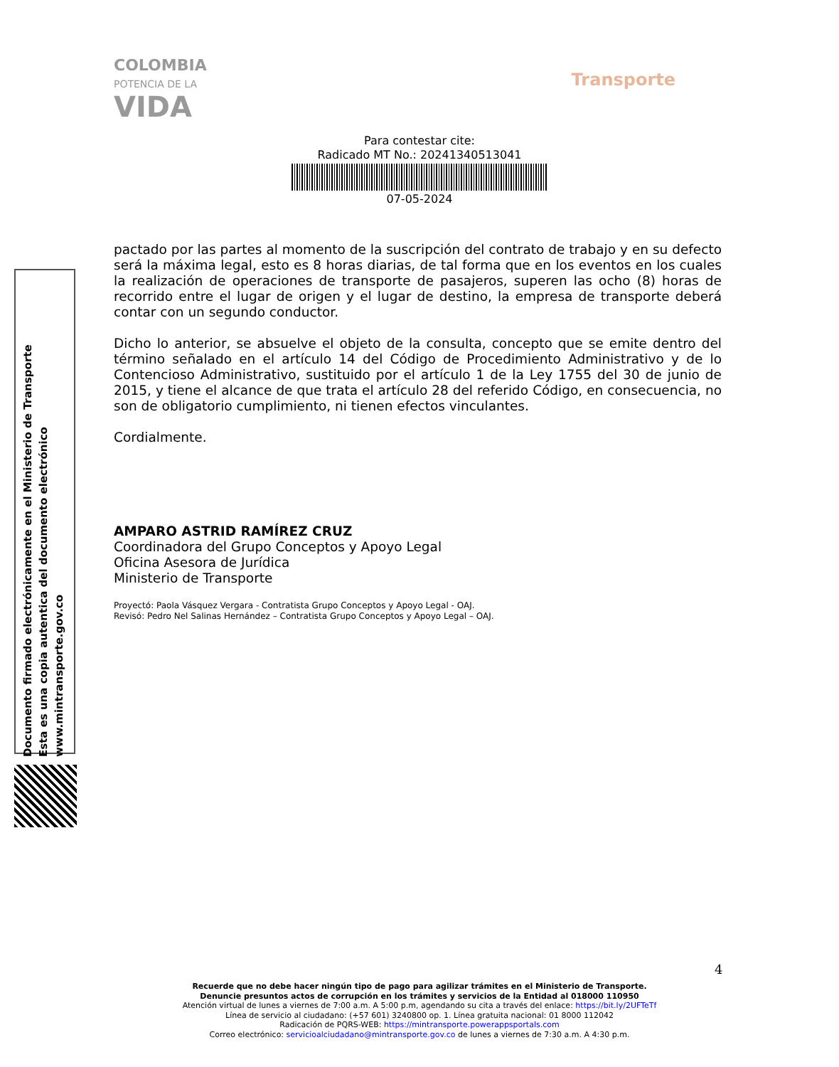COLOMBIA
POTENCIA DE LA
VIDA
Transporte
Para contestar cite:
Radicado MT No.: 20241340513041
07-05-2024
Documento firmado electrónicamente en el Ministerio de Transporte
Esta es una copia autentica del documento electrónico
www.mintransporte.gov.co
pactado por las partes al momento de la suscripción del contrato de trabajo y en su defecto será la máxima legal, esto es 8 horas diarias, de tal forma que en los eventos en los cuales la realización de operaciones de transporte de pasajeros, superen las ocho (8) horas de recorrido entre el lugar de origen y el lugar de destino, la empresa de transporte deberá contar con un segundo conductor.
Dicho lo anterior, se absuelve el objeto de la consulta, concepto que se emite dentro del término señalado en el artículo 14 del Código de Procedimiento Administrativo y de lo Contencioso Administrativo, sustituido por el artículo 1 de la Ley 1755 del 30 de junio de 2015, y tiene el alcance de que trata el artículo 28 del referido Código, en consecuencia, no son de obligatorio cumplimiento, ni tienen efectos vinculantes.
Cordialmente.
AMPARO ASTRID RAMÍREZ CRUZ
Coordinadora del Grupo Conceptos y Apoyo Legal
Oficina Asesora de Jurídica
Ministerio de Transporte
Proyectó: Paola Vásquez Vergara - Contratista Grupo Conceptos y Apoyo Legal - OAJ.
Revisó: Pedro Nel Salinas Hernández – Contratista Grupo Conceptos y Apoyo Legal – OAJ.
4
Recuerde que no debe hacer ningún tipo de pago para agilizar trámites en el Ministerio de Transporte.
Denuncie presuntos actos de corrupción en los trámites y servicios de la Entidad al 018000 110950
Atención virtual de lunes a viernes de 7:00 a.m. A 5:00 p.m, agendando su cita a través del enlace: https://bit.ly/2UFTeTf
Línea de servicio al ciudadano: (+57 601) 3240800 op. 1. Línea gratuita nacional: 01 8000 112042
Radicación de PQRS-WEB: https://mintransporte.powerappsportals.com
Correo electrónico: servicioalciudadano@mintransporte.gov.co de lunes a viernes de 7:30 a.m. A 4:30 p.m.